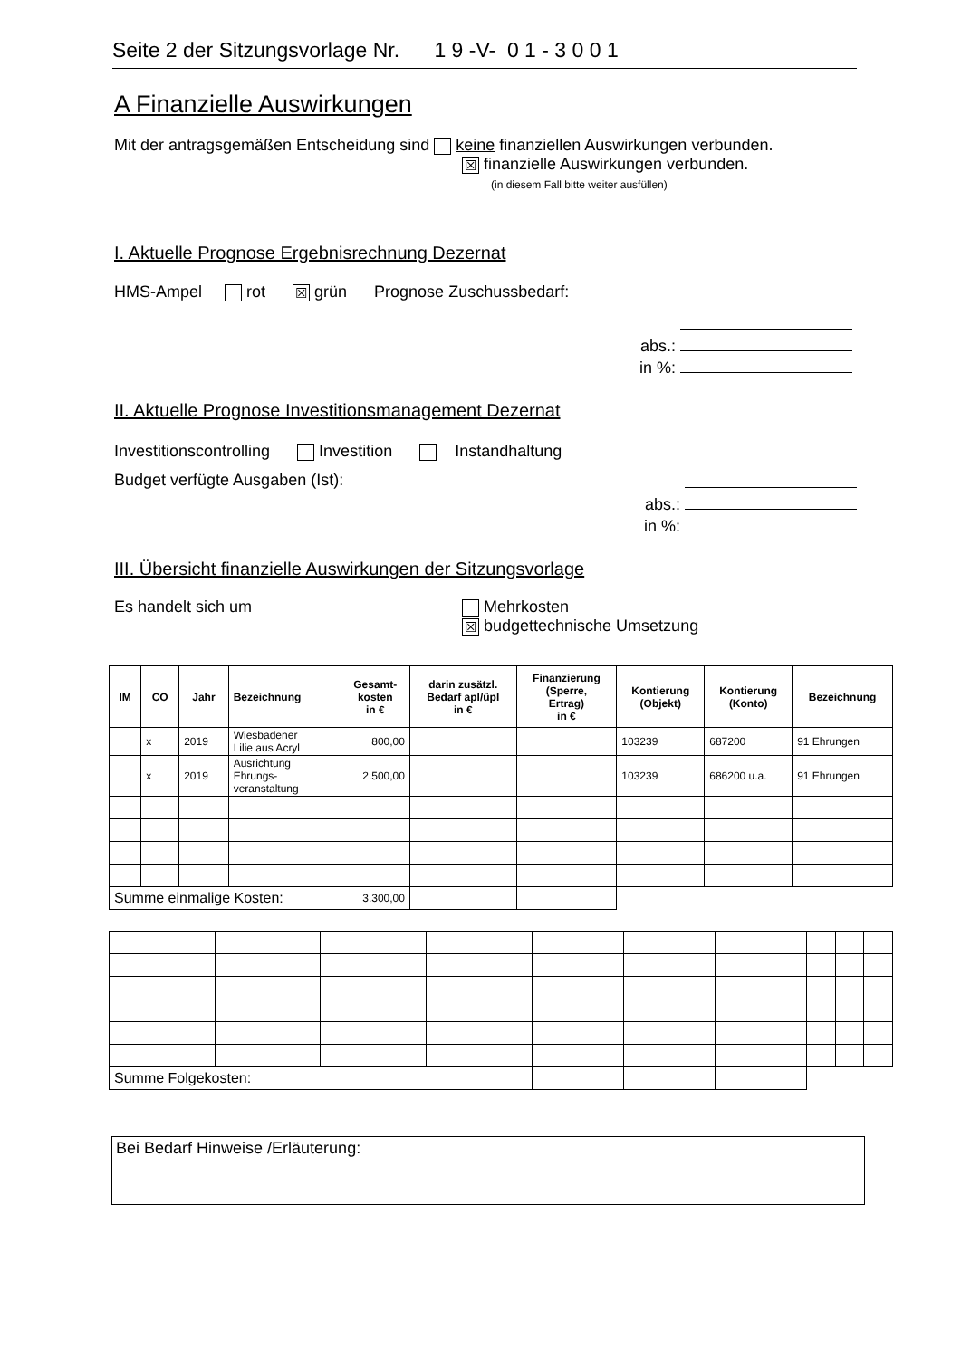Seite 2 der Sitzungsvorlage Nr. 1 9 -V- 0 1 - 3 0 0 1
A Finanzielle Auswirkungen
Mit der antragsgemäßen Entscheidung sind keine finanziellen Auswirkungen verbunden.
☒ finanzielle Auswirkungen verbunden.
(in diesem Fall bitte weiter ausfüllen)
I. Aktuelle Prognose Ergebnisrechnung Dezernat
HMS-Ampel rot ☒ grün Prognose Zuschussbedarf:
abs.:
in %:
II. Aktuelle Prognose Investitionsmanagement Dezernat
Investitionscontrolling Investition Instandhaltung
Budget verfügte Ausgaben (Ist):
abs.:
in %:
III. Übersicht finanzielle Auswirkungen der Sitzungsvorlage
Es handelt sich um
Mehrkosten
☒ budgettechnische Umsetzung
| IM | CO | Jahr | Bezeichnung | Gesamt- kosten in € | darin zusätzl. Bedarf apl/üpl in € | Finanzierung (Sperre, Ertrag) in € | Kontierung (Objekt) | Kontierung (Konto) | Bezeichnung |
| --- | --- | --- | --- | --- | --- | --- | --- | --- | --- |
| | x | 2019 | Wiesbadener Lilie aus Acryl | 800,00 | | | 103239 | 687200 | 91 Ehrungen |
| | x | 2019 | Ausrichtung Ehrungs- veranstaltung | 2.500,00 | | | 103239 | 686200 u.a. | 91 Ehrungen |
| Summe einmalige Kosten: | | | | 3.300,00 | | | | | |
| Summe Folgekosten: | | | | | | | | | |
Bei Bedarf Hinweise /Erläuterung: